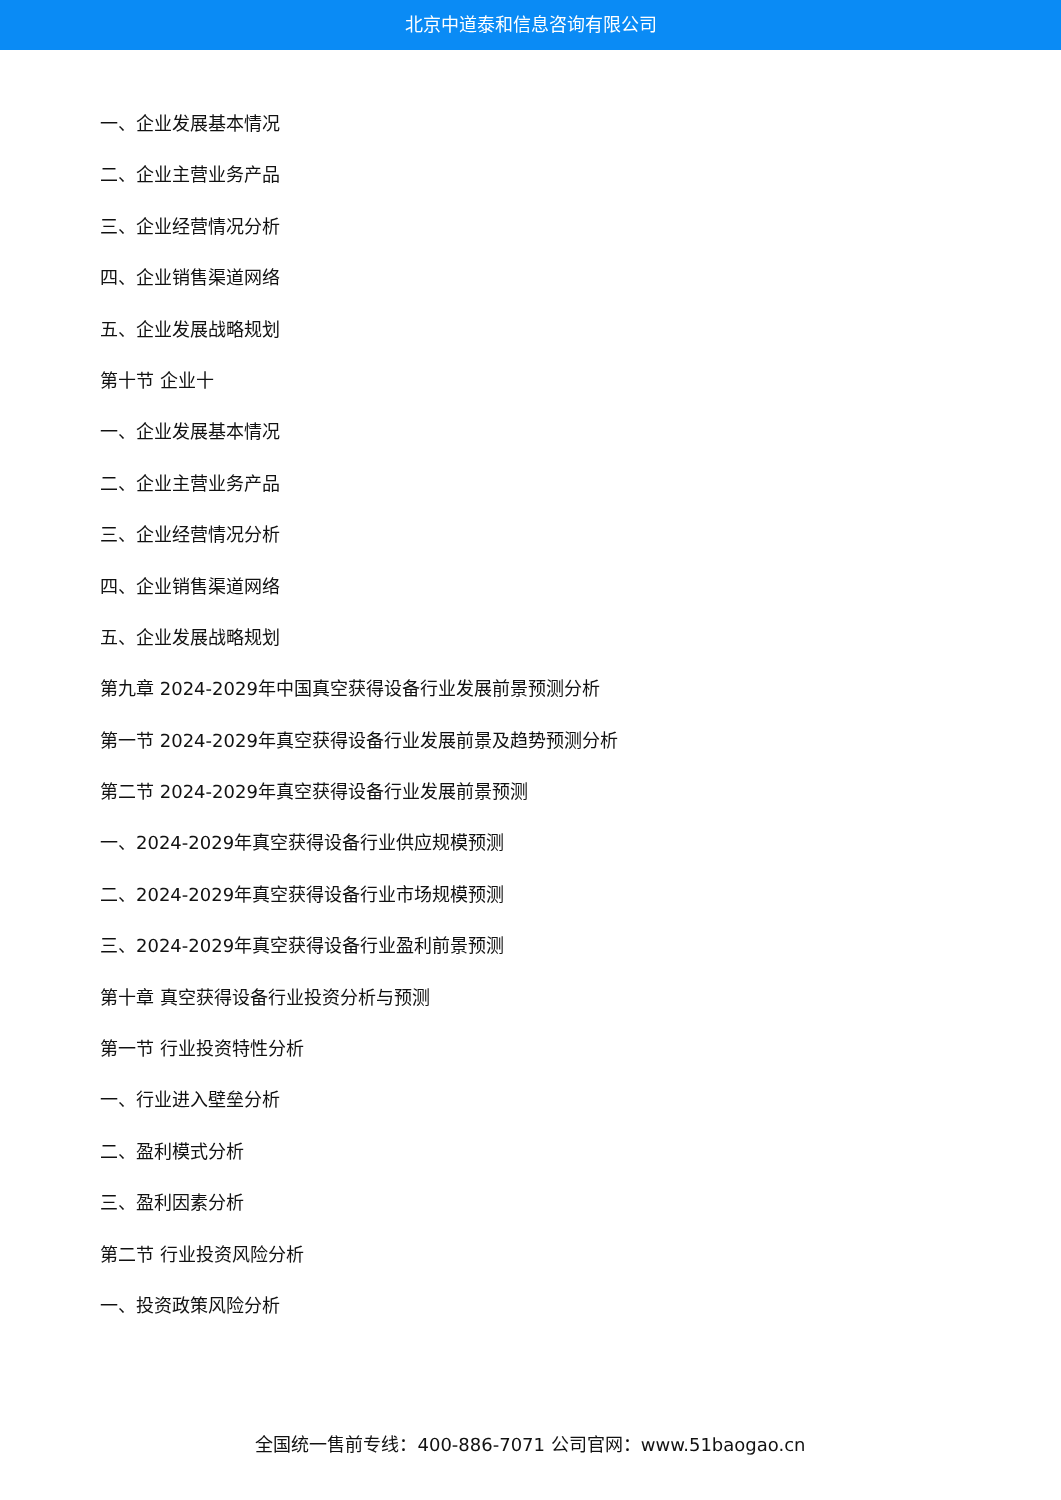北京中道泰和信息咨询有限公司
一、企业发展基本情况
二、企业主营业务产品
三、企业经营情况分析
四、企业销售渠道网络
五、企业发展战略规划
第十节 企业十
一、企业发展基本情况
二、企业主营业务产品
三、企业经营情况分析
四、企业销售渠道网络
五、企业发展战略规划
第九章 2024-2029年中国真空获得设备行业发展前景预测分析
第一节 2024-2029年真空获得设备行业发展前景及趋势预测分析
第二节 2024-2029年真空获得设备行业发展前景预测
一、2024-2029年真空获得设备行业供应规模预测
二、2024-2029年真空获得设备行业市场规模预测
三、2024-2029年真空获得设备行业盈利前景预测
第十章 真空获得设备行业投资分析与预测
第一节 行业投资特性分析
一、行业进入壁垒分析
二、盈利模式分析
三、盈利因素分析
第二节 行业投资风险分析
一、投资政策风险分析
全国统一售前专线：400-886-7071 公司官网：www.51baogao.cn